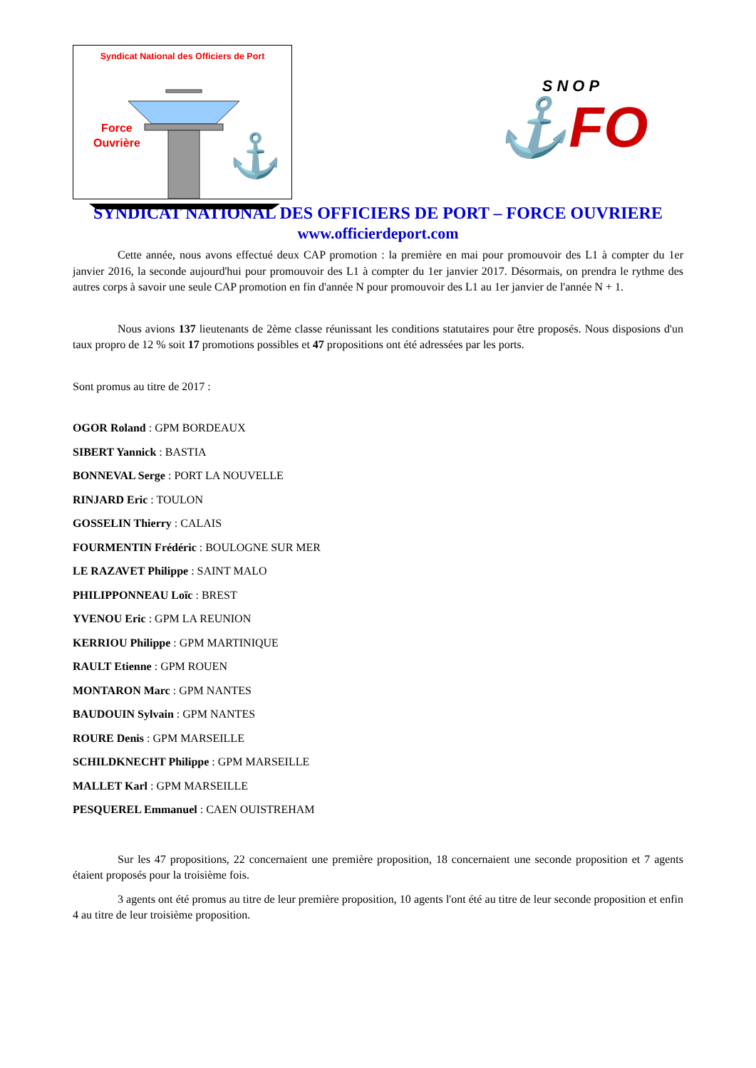Syndicat National des Officiers de Port
⚓
Force
Ouvrière
SNOP
⚓FO
SYNDICAT NATIONAL DES OFFICIERS DE PORT – FORCE OUVRIERE
www.officierdeport.com
Cette année, nous avons effectué deux CAP promotion : la première en mai pour promouvoir des L1 à compter du 1er janvier 2016, la seconde aujourd'hui pour promouvoir des L1 à compter du 1er janvier 2017. Désormais, on prendra le rythme des autres corps à savoir une seule CAP promotion en fin d'année N pour promouvoir des L1 au 1er janvier de l'année N + 1.
Nous avions 137 lieutenants de 2ème classe réunissant les conditions statutaires pour être proposés. Nous disposions d'un taux propro de 12 % soit 17 promotions possibles et 47 propositions ont été adressées par les ports.
Sont promus au titre de 2017 :
OGOR Roland : GPM BORDEAUX
SIBERT Yannick : BASTIA
BONNEVAL Serge : PORT LA NOUVELLE
RINJARD Eric : TOULON
GOSSELIN Thierry : CALAIS
FOURMENTIN Frédéric : BOULOGNE SUR MER
LE RAZAVET Philippe : SAINT MALO
PHILIPPONNEAU Loïc : BREST
YVENOU Eric : GPM LA REUNION
KERRIOU Philippe : GPM MARTINIQUE
RAULT Etienne : GPM ROUEN
MONTARON Marc : GPM NANTES
BAUDOUIN Sylvain : GPM NANTES
ROURE Denis : GPM MARSEILLE
SCHILDKNECHT Philippe : GPM MARSEILLE
MALLET Karl : GPM MARSEILLE
PESQUEREL Emmanuel : CAEN OUISTREHAM
Sur les 47 propositions, 22 concernaient une première proposition, 18 concernaient une seconde proposition et 7 agents étaient proposés pour la troisième fois.
3 agents ont été promus au titre de leur première proposition, 10 agents l'ont été au titre de leur seconde proposition et enfin 4 au titre de leur troisième proposition.